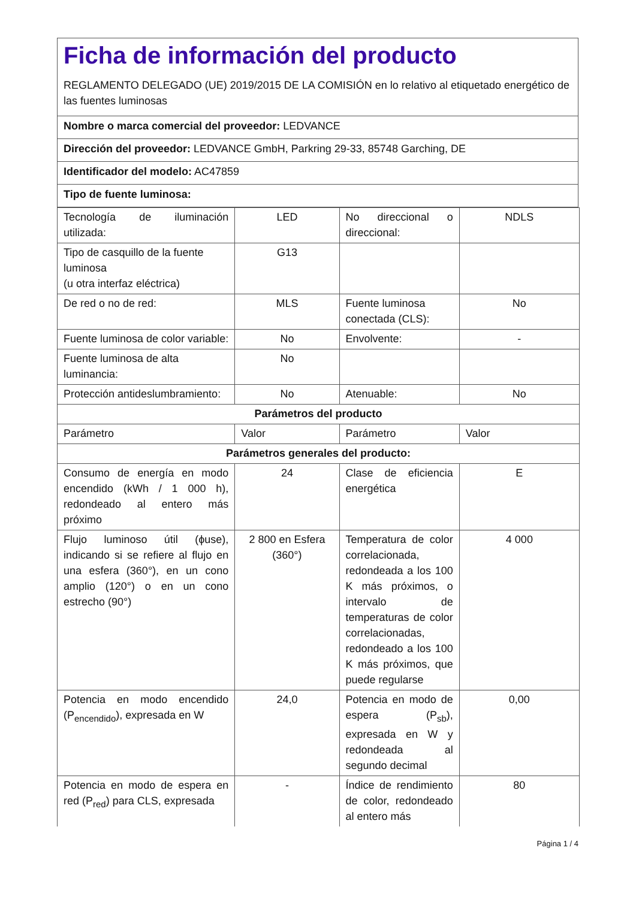Ficha de información del producto
REGLAMENTO DELEGADO (UE) 2019/2015 DE LA COMISIÓN en lo relativo al etiquetado energético de las fuentes luminosas
Nombre o marca comercial del proveedor: LEDVANCE
Dirección del proveedor: LEDVANCE GmbH, Parkring 29-33, 85748 Garching, DE
Identificador del modelo: AC47859
Tipo de fuente luminosa:
| Tecnología de iluminación utilizada: | LED | No direccional o direccional: | NDLS |
| Tipo de casquillo de la fuente luminosa (u otra interfaz eléctrica) | G13 | | |
| De red o no de red: | MLS | Fuente luminosa conectada (CLS): | No |
| Fuente luminosa de color variable: | No | Envolvente: | - |
| Fuente luminosa de alta luminancia: | No | | |
| Protección antideslumbramiento: | No | Atenuable: | No |
| Parámetros del producto | | | |
| Parámetro | Valor | Parámetro | Valor |
| Parámetros generales del producto: | | | |
| Consumo de energía en modo encendido (kWh / 1 000 h), redondeado al entero más próximo | 24 | Clase de eficiencia energética | E |
| Flujo luminoso útil (ϕuse), indicando si se refiere al flujo en una esfera (360°), en un cono amplio (120°) o en un cono estrecho (90°) | 2 800 en Esfera (360°) | Temperatura de color correlacionada, redondeada a los 100 K más próximos, o intervalo de temperaturas de color correlacionadas, redondeado a los 100 K más próximos, que puede regularse | 4 000 |
| Potencia en modo encendido (P<sub>encendido</sub>), expresada en W | 24,0 | Potencia en modo de espera (P<sub>sb</sub>), expresada en W y redondeada al segundo decimal | 0,00 |
| Potencia en modo de espera en red (P<sub>red</sub>) para CLS, expresada | - | Índice de rendimiento de color, redondeado al entero más | 80 |
Página 1 / 4